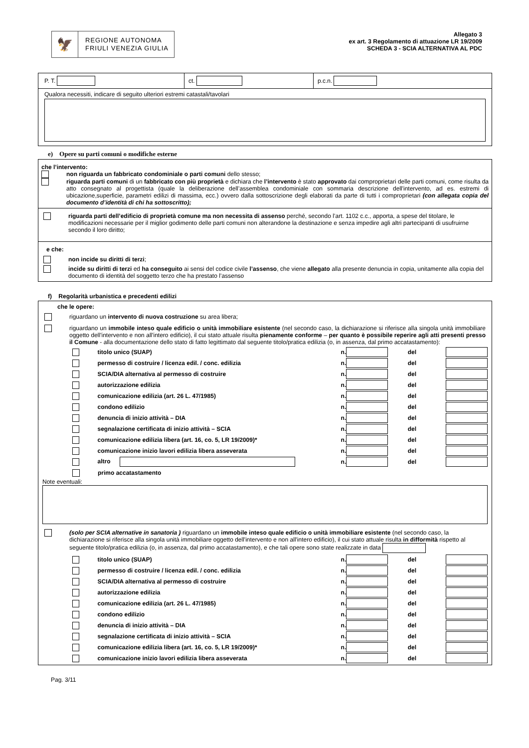🦅
REGIONE AUTONOMA
FRIULI VENEZIA GIULIA
Allegato 3
ex art. 3 Regolamento di attuazione LR 19/2009
SCHEDA 3 - SCIA ALTERNATIVA AL PDC
P. T. ct.
p.c.n.
Qualora necessiti, indicare di seguito ulteriori estremi catastali/tavolari
e) Opere su parti comuni o modifiche esterne
che l’intervento:
non riguarda un fabbricato condominiale o parti comuni dello stesso;
riguarda parti comuni di un fabbricato con più proprietà e dichiara che l’intervento è stato approvato dai comproprietari delle parti comuni, come risulta da atto consegnato al progettista (quale la deliberazione dell’assemblea condominiale con sommaria descrizione dell'intervento, ad es. estremi di ubicazione,superficie, parametri edilizi di massima, ecc.) ovvero dalla sottoscrizione degli elaborati da parte di tutti i comproprietari (con allegata copia del documento d’identità di chi ha sottoscritto);
riguarda parti dell’edificio di proprietà comune ma non necessita di assenso perché, secondo l’art. 1102 c.c., apporta, a spese del titolare, le modificazioni necessarie per il miglior godimento delle parti comuni non alterandone la destinazione e senza impedire agli altri partecipanti di usufruirne secondo il loro diritto;
e che:
non incide su diritti di terzi;
incide su diritti di terzi ed ha conseguito ai sensi del codice civile l’assenso, che viene allegato alla presente denuncia in copia, unitamente alla copia del documento di identità del soggetto terzo che ha prestato l’assenso
f) Regolarità urbanistica e precedenti edilizi
che le opere:
riguardano un intervento di nuova costruzione su area libera;
riguardano un immobile inteso quale edificio o unità immobiliare esistente (nel secondo caso, la dichiarazione si riferisce alla singola unità immobiliare oggetto dell'intervento e non all'intero edificio), il cui stato attuale risulta pienamente conforme – per quanto è possibile reperire agli atti presenti presso il Comune - alla documentazione dello stato di fatto legittimato dal seguente titolo/pratica edilizia (o, in assenza, dal primo accatastamento):
titolo unico (SUAP) n. del
permesso di costruire / licenza edil. / conc. edilizia n. del
SCIA/DIA alternativa al permesso di costruire n. del
autorizzazione edilizia n. del
comunicazione edilizia (art. 26 L. 47/1985) n. del
condono edilizio n. del
denuncia di inizio attività – DIA n. del
segnalazione certificata di inizio attività – SCIA n. del
comunicazione edilizia libera (art. 16, co. 5, LR 19/2009)* n. del
comunicazione inizio lavori edilizia libera asseverata n. del
altro n. del
primo accatastamento
Note eventuali:
(solo per SCIA alternative in sanatoria ) riguardano un immobile inteso quale edificio o unità immobiliare esistente (nel secondo caso, la dichiarazione si riferisce alla singola unità immobiliare oggetto dell'intervento e non all'intero edificio), il cui stato attuale risulta in difformità rispetto al seguente titolo/pratica edilizia (o, in assenza, dal primo accatastamento), e che tali opere sono state realizzate in data
titolo unico (SUAP) n. del
permesso di costruire / licenza edil. / conc. edilizia n. del
SCIA/DIA alternativa al permesso di costruire n. del
autorizzazione edilizia n. del
comunicazione edilizia (art. 26 L. 47/1985) n. del
condono edilizio n. del
denuncia di inizio attività – DIA n. del
segnalazione certificata di inizio attività – SCIA n. del
comunicazione edilizia libera (art. 16, co. 5, LR 19/2009)* n. del
comunicazione inizio lavori edilizia libera asseverata n. del
Pag. 3/11